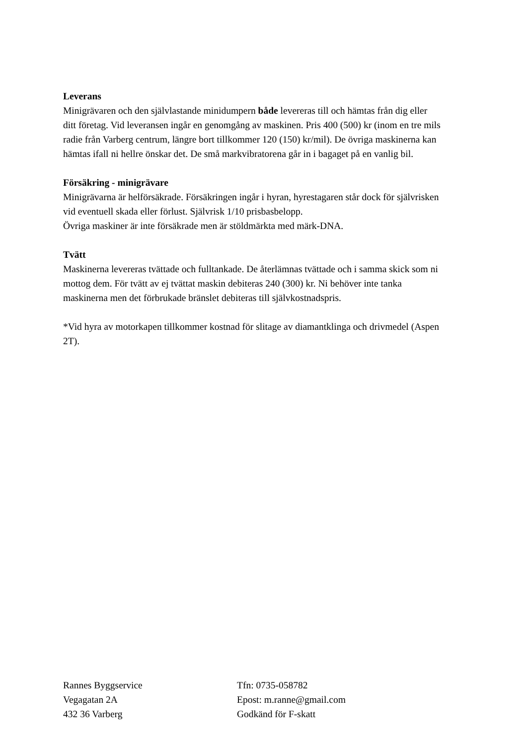Leverans
Minigrävaren och den självlastande minidumpern både levereras till och hämtas från dig eller ditt företag. Vid leveransen ingår en genomgång av maskinen. Pris 400 (500) kr (inom en tre mils radie från Varberg centrum, längre bort tillkommer 120 (150) kr/mil). De övriga maskinerna kan hämtas ifall ni hellre önskar det. De små markvibratorena går in i bagaget på en vanlig bil.
Försäkring - minigrävare
Minigrävarna är helförsäkrade. Försäkringen ingår i hyran, hyrestagaren står dock för självrisken vid eventuell skada eller förlust. Självrisk 1/10 prisbasbelopp.
Övriga maskiner är inte försäkrade men är stöldmärkta med märk-DNA.
Tvätt
Maskinerna levereras tvättade och fulltankade. De återlämnas tvättade och i samma skick som ni mottog dem. För tvätt av ej tvättat maskin debiteras 240 (300) kr. Ni behöver inte tanka maskinerna men det förbrukade bränslet debiteras till självkostnadspris.
*Vid hyra av motorkapen tillkommer kostnad för slitage av diamantklinga och drivmedel (Aspen 2T).
Rannes Byggservice
Vegagatan 2A
432 36 Varberg
Tfn: 0735-058782
Epost: m.ranne@gmail.com
Godkänd för F-skatt